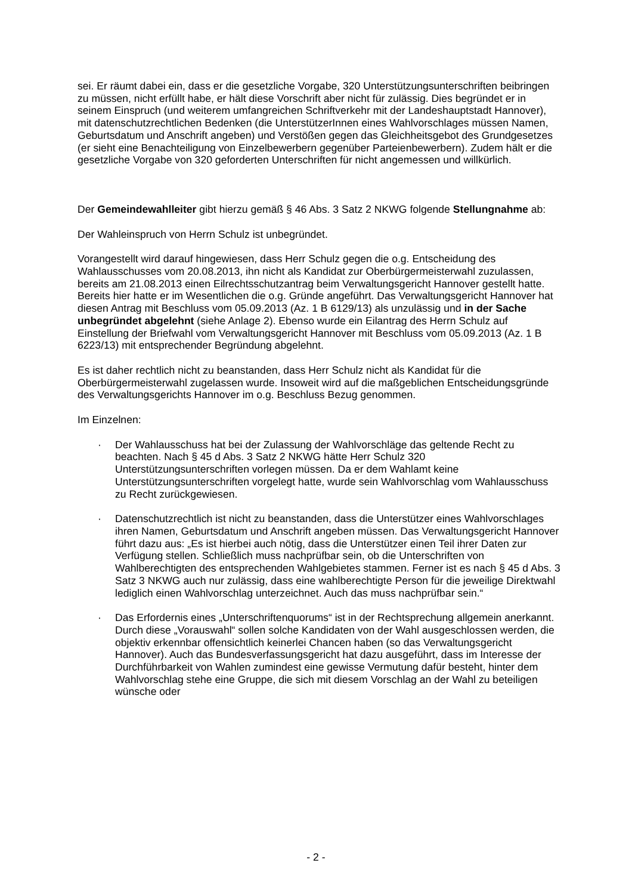sei. Er räumt dabei ein, dass er die gesetzliche Vorgabe, 320 Unterstützungsunterschriften beibringen zu müssen, nicht erfüllt habe, er hält diese Vorschrift aber nicht für zulässig. Dies begründet er in seinem Einspruch (und weiterem umfangreichen Schriftverkehr mit der Landeshauptstadt Hannover), mit datenschutzrechtlichen Bedenken (die UnterstützerInnen eines Wahlvorschlages müssen Namen, Geburtsdatum und Anschrift angeben) und Verstößen gegen das Gleichheitsgebot des Grundgesetzes (er sieht eine Benachteiligung von Einzelbewerbern gegenüber Parteienbewerbern). Zudem hält er die gesetzliche Vorgabe von 320 geforderten Unterschriften für nicht angemessen und willkürlich.
Der Gemeindewahlleiter gibt hierzu gemäß § 46 Abs. 3 Satz 2 NKWG folgende Stellungnahme ab:
Der Wahleinspruch von Herrn Schulz ist unbegründet.
Vorangestellt wird darauf hingewiesen, dass Herr Schulz gegen die o.g. Entscheidung des Wahlausschusses vom 20.08.2013, ihn nicht als Kandidat zur Oberbürgermeisterwahl zuzulassen, bereits am 21.08.2013 einen Eilrechtsschutzantrag beim Verwaltungsgericht Hannover gestellt hatte. Bereits hier hatte er im Wesentlichen die o.g. Gründe angeführt. Das Verwaltungsgericht Hannover hat diesen Antrag mit Beschluss vom 05.09.2013 (Az. 1 B 6129/13) als unzulässig und in der Sache unbegründet abgelehnt (siehe Anlage 2). Ebenso wurde ein Eilantrag des Herrn Schulz auf Einstellung der Briefwahl vom Verwaltungsgericht Hannover mit Beschluss vom 05.09.2013 (Az. 1 B 6223/13) mit entsprechender Begründung abgelehnt.
Es ist daher rechtlich nicht zu beanstanden, dass Herr Schulz nicht als Kandidat für die Oberbürgermeisterwahl zugelassen wurde. Insoweit wird auf die maßgeblichen Entscheidungsgründe des Verwaltungsgerichts Hannover im o.g. Beschluss Bezug genommen.
Im Einzelnen:
· Der Wahlausschuss hat bei der Zulassung der Wahlvorschläge das geltende Recht zu beachten. Nach § 45 d Abs. 3 Satz 2 NKWG hätte Herr Schulz 320 Unterstützungsunterschriften vorlegen müssen. Da er dem Wahlamt keine Unterstützungsunterschriften vorgelegt hatte, wurde sein Wahlvorschlag vom Wahlausschuss zu Recht zurückgewiesen.
· Datenschutzrechtlich ist nicht zu beanstanden, dass die Unterstützer eines Wahlvorschlages ihren Namen, Geburtsdatum und Anschrift angeben müssen. Das Verwaltungsgericht Hannover führt dazu aus: „Es ist hierbei auch nötig, dass die Unterstützer einen Teil ihrer Daten zur Verfügung stellen. Schließlich muss nachprüfbar sein, ob die Unterschriften von Wahlberechtigten des entsprechenden Wahlgebietes stammen. Ferner ist es nach § 45 d Abs. 3 Satz 3 NKWG auch nur zulässig, dass eine wahlberechtigte Person für die jeweilige Direktwahl lediglich einen Wahlvorschlag unterzeichnet. Auch das muss nachprüfbar sein.“
· Das Erfordernis eines „Unterschriftenquorums“ ist in der Rechtsprechung allgemein anerkannt. Durch diese „Vorauswahl“ sollen solche Kandidaten von der Wahl ausgeschlossen werden, die objektiv erkennbar offensichtlich keinerlei Chancen haben (so das Verwaltungsgericht Hannover). Auch das Bundesverfassungsgericht hat dazu ausgeführt, dass im Interesse der Durchführbarkeit von Wahlen zumindest eine gewisse Vermutung dafür besteht, hinter dem Wahlvorschlag stehe eine Gruppe, die sich mit diesem Vorschlag an der Wahl zu beteiligen wünsche oder
- 2 -